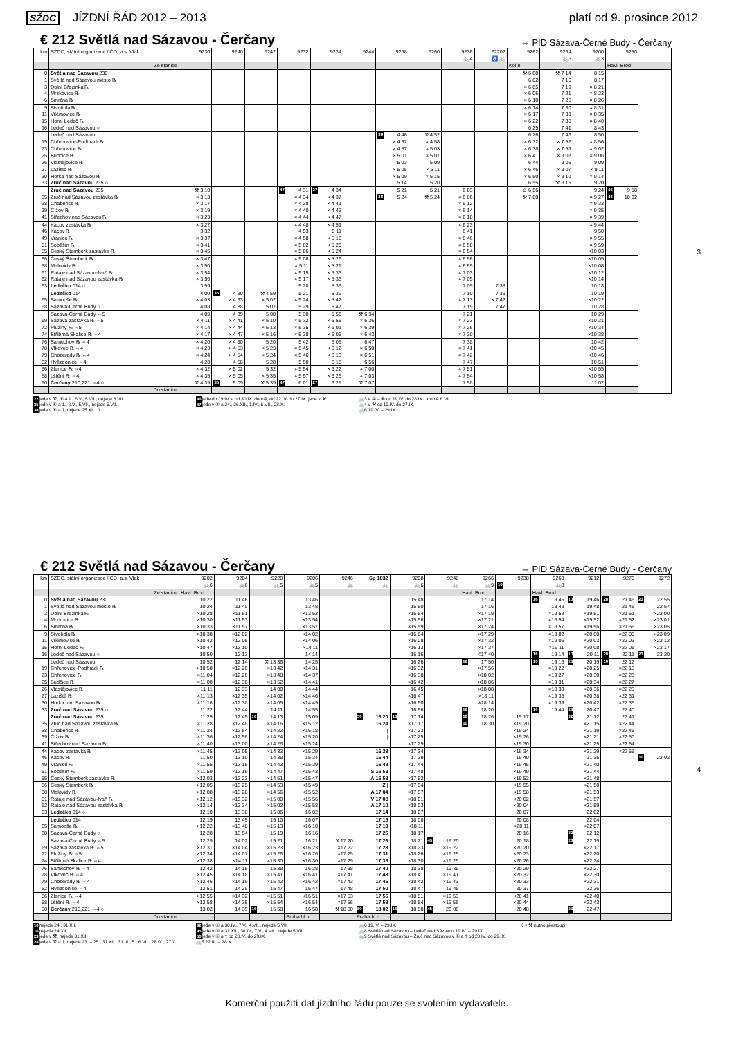SŽDC JÍZDNÍ ŘÁD 2012 – 2013 platí od 9. prosince 2012
€ 212 Světlá nad Sázavou - Čerčany
⇔ PID Sázava-Černé Budy - Čerčany
| km | SŽDC, státní organizace / ČD, a.s. Vlak | 9230 | 9240 | 9242 | 9232 | 9234 | 9244 | 9258 | 9260 | 9236 | 22202 | 9262 | 9264 | 9200 | 9250 | |
| --- | --- | --- | --- | --- | --- | --- | --- | --- | --- | --- | --- | --- | --- | --- | --- | --- |
| | | | | | | | | | | 🚲4 | ♿ 🚲 | | 🚲6 | 🚲3 | | |
| | Ze stanice | | | | | | | | | | | Kolín | | | Havl. Brod | |
| 0 | Světlá nad Sázavou 230 | | | | | | | | | | | ⚒ 6 00 | ⚒ 7 14 | 8 15 | | |
| 1 | Světlá nad Sázavou město ℞ | | | | | | | | | | | 6 02 | 7 16 | 8 17 | | |
| 3 | Dolní Březinka ℞ | | | | | | | | | | | × 6 05 | 7 19 | × 8 21 | | |
| 4 | Mrzkovice ℞ | | | | | | | | | | | × 6 06 | 7 21 | × 8 23 | | |
| 6 | Smrčná ℞ | | | | | | | | | | | × 6 10 | 7 25 | × 8 26 | | |
| 9 | Stvořidla ℞ | | | | | | | | | | | × 6 14 | 7 30 | × 8 31 | | |
| 11 | Vilémovice ℞ | | | | | | | | | | | × 6 17 | 7 33 | × 8 35 | | |
| 15 | Horní Ledeč ℞ | | | | | | | | | | | × 6 22 | 7 38 | × 8 40 | | |
| 16 | Ledeč nad Sázavou ○ | | | | | | | | | | | 6 25 | 7 41 | 8 43 | | |
| | Ledeč nad Sázavou | | | | | | | 38 4 46 | ⚒ 4 52 | | | 6 26 | 7 46 | 8 50 | | |
| 19 | Chřenovice-Podhradí ℞ | | | | | | | × 4 52 | × 4 58 | | | × 6 32 | × 7 52 | × 8 56 | | |
| 23 | Chřenovice ℞ | | | | | | | × 4 57 | × 5 03 | | | × 6 38 | × 7 58 | × 9 02 | | |
| 25 | Budčice ℞ | | | | | | | × 5 01 | × 5 07 | | | × 6 41 | × 8 02 | × 9 06 | | |
| 26 | Vlastějovice ℞ | | | | | | | 5 03 | 5 09 | | | 6 44 | 8 05 | 9 09 | | |
| 27 | Laziště ℞ | | | | | | | × 5 05 | × 5 11 | | | × 6 46 | × 8 07 | × 9 11 | | |
| 30 | Horka nad Sázavou ℞ | | | | | | | × 5 09 | × 5 15 | | | × 6 50 | × 8 10 | × 9 14 | | |
| 33 | Zruč nad Sázavou 235 ○ | | | | | | | 5 14 | 5 20 | | | 6 55 | ⚒ 8 16 | 9 20 | | |
| | Zruč nad Sázavou 235 | ⚒ 3 10 | | | 47 4 31 | 27 4 34 | | 5 21 | 5 21 | 6 03 | | ⊙ 6 56 | | 9 24 | 46 9 58 | |
| 35 | Zruč nad Sázavou zastávka ℞ | × 3 13 | | | × 4 34 | × 4 37 | | 38 5 24 | ⚒ 5 24 | × 6 06 | | ⚒ 7 00 | | × 9 27 | 46 10 02 | |
| 38 | Chabeřice ℞ | × 3 17 | | | × 4 38 | × 4 41 | | | | × 6 12 | | | | × 9 33 | | |
| 39 | Čížov ℞ | × 3 19 | | | × 4 40 | × 4 43 | | | | × 6 14 | | | | × 9 35 | | |
| 41 | Střechov nad Sázavou ℞ | × 3 23 | | | × 4 44 | × 4 47 | | | | × 6 18 | | | | × 9 39 | | |
| 44 | Kácov zastávka ℞ | × 3 27 | | | × 4 48 | × 4 51 | | | | × 6 23 | | | | × 9 44 | | |
| 46 | Kácov ℞ | 3 32 | | | 4 53 | 5 11 | | | | 6 41 | | | | 9 50 | | |
| 49 | Vranice ℞ | × 3 37 | | | × 4 58 | × 5 16 | | | | × 6 46 | | | | × 9 55 | | |
| 51 | Soběšín ℞ | × 3 41 | | | × 5 02 | × 5 20 | | | | × 6 50 | | | | × 9 59 | | |
| 55 | Český Šternberk zastávka ℞ | × 3 45 | | | × 5 06 | × 5 24 | | | | × 6 54 | | | | ×10 03 | | |
| 56 | Český Šternberk ℞ | × 3 47 | | | × 5 08 | × 5 26 | | | | × 6 56 | | | | ×10 05 | | |
| 58 | Malovidy ℞ | × 3 50 | | | × 5 11 | × 5 29 | | | | × 6 59 | | | | ×10 08 | | |
| 61 | Rataje nad Sázavou-Ivaň ℞ | × 3 54 | | | × 5 15 | × 5 33 | | | | × 7 03 | | | | ×10 12 | | |
| 62 | Rataje nad Sázavou zastávka ℞ | × 3 56 | | | × 5 17 | × 5 35 | | | | × 7 05 | | | | ×10 14 | | |
| 63 | Ledečko 014 ○ | 3 59 | | | 5 20 | 5 38 | | | | 7 09 | 7 38 | | | 10 18 | | |
| | Ledečko 014 | 4 00 | 35 4 30 | ⚒ 4 59 | 5 21 | 5 39 | | | | 7 10 | 7 39 | | | 10 19 | | |
| 65 | Samopše ℞ | × 4 03 | × 4 33 | × 5 02 | × 5 24 | × 5 42 | | | | × 7 13 | × 7 42 | | | ×10 22 | | |
| 68 | Sázava-Černé Budy ○ | 4 08 | 4 38 | 5 07 | 5 29 | 5 47 | | | | 7 19 | 7 47 | | | 10 28 | | |
| | Sázava-Černé Budy ⇔5 | 4 09 | 4 39 | 5 08 | 5 30 | 5 56 | ⚒ 6 34 | | | 7 21 | | | | 10 29 | | |
| 69 | Sázava zastávka ℞ ⇔5 | × 4 11 | × 4 41 | × 5 10 | × 5 32 | × 5 58 | × 6 36 | | | × 7 23 | | | | ×10 31 | | |
| 72 | Plužiny ℞ ⇔5 | × 4 14 | × 4 44 | × 5 13 | × 5 35 | × 6 01 | × 6 39 | | | × 7 26 | | | | ×10 34 | | |
| 74 | Stříbrná Skalice ℞ ⇔4 | × 4 17 | × 4 47 | × 5 16 | × 5 38 | × 6 05 | × 6 43 | | | × 7 30 | | | | ×10 38 | | |
| 76 | Samechov ℞ ⇔4 | × 4 20 | × 4 50 | 5 20 | 5 42 | 6 09 | 6 47 | | | 7 38 | | | | 10 42 | | |
| 78 | Vlkovec ℞ ⇔4 | × 4 23 | × 4 53 | × 5 23 | × 5 45 | × 6 12 | × 6 50 | | | × 7 41 | | | | ×10 45 | | |
| 79 | Chocerady ℞ ⇔4 | × 4 24 | × 4 54 | × 5 24 | × 5 46 | × 6 13 | × 6 51 | | | × 7 42 | | | | ×10 46 | | |
| 82 | Hvězdonice ⇔4 | 4 28 | 4 58 | 5 28 | 5 50 | 6 18 | 6 56 | | | 7 47 | | | | 10 51 | | |
| 86 | Zlenice ℞ ⇔4 | × 4 32 | × 5 02 | 5 32 | × 5 54 | × 6 22 | × 7 00 | | | × 7 51 | | | | ×10 55 | | |
| 88 | Lštění ℞ ⇔4 | × 4 35 | × 5 05 | × 5 35 | × 5 57 | × 6 25 | × 7 03 | | | × 7 54 | | | | ×10 58 | | |
| 90 | Čerčany 210,221 ⇔4 ○ | ⚒ 4 39 | 35 5 09 | ⚒ 5 39 | 47 6 01 | 27 6 29 | ⚒ 7 07 | | | 7 58 | | | | 11 02 | | |
| | Do stanice | | | | | | | | | | | | | | | |
27 jede v ⚒, ⑥ a 1., 8.V., 5.VII., nejede 6.VII.
35 jede v ⑥ a 1., 8.V., 5.VII., nejede 6.VII.
38 jede v ⑥ a †, nejede 25.XII., 1.I.
46 jede do 19.IV. a od 30.IX. denně, od 22.IV. do 27.IX. jede v ⚒
47 jede v ⑦ a 24., 26.XII., 1.IV., 6.VII., 28.X.
🚲3 v ① – ⑥ od 19.IV. do 28.IX., kromě 6.VII.
🚲4 v ⚒ od 19.IV. do 27.IX.
🚲6 19.IV. – 29.IX.
3
€ 212 Světlá nad Sázavou - Čerčany
⇔ PID Sázava-Černé Budy - Čerčany
| km | SŽDC, státní organizace / ČD, a.s. Vlak | 9202 | 9204 | 9220 | 9206 | 9246 | Sp 1832 | 9208 | 9248 | 9266 | 9238 | 9268 | 9212 | 9270 | 9272 |
| --- | --- | --- | --- | --- | --- | --- | --- | --- | --- | --- | --- | --- | --- | --- | --- |
| | | 🚲6 | 🚲6 | 🚲5 | 🚲5 | 🚲 | 🚲 | 🚲6 | 🚲 | 🚲9 | 10 | 🚲8 | | | |
| | Ze stanice | Havl. Brod | | | | | | | | Havl. Brod | | Havl. Brod | | | |
| 0 | Světlá nad Sázavou 230 | 10 22 | 11 46 | | 13 46 | | | 15 48 | | 17 14 | | 16 18 46 | 10 19 46 | 28 21 46 | 23 22 55 |
| 1 | Světlá nad Sázavou město ℞ | 10 24 | 11 48 | | 13 48 | | | 15 50 | | 17 16 | | 18 48 | 19 48 | 21 48 | 22 57 |
| 3 | Dolní Březinka ℞ | ×10 28 | ×11 51 | | ×13 52 | | | ×15 54 | | ×17 19 | | ×18 52 | ×19 51 | ×21 51 | ×23 00 |
| 4 | Mrzkovice ℞ | ×10 30 | ×11 53 | | ×13 54 | | | ×15 56 | | ×17 21 | | ×18 54 | ×19 52 | ×21 52 | ×23 01 |
| 6 | Smrčná ℞ | ×10 33 | ×11 57 | | ×13 57 | | | ×15 59 | | ×17 24 | | ×18 57 | ×19 56 | ×21 56 | ×23 05 |
| 9 | Stvořidla ℞ | ×10 38 | ×12 02 | | ×14 02 | | | ×16 04 | | ×17 29 | | ×19 02 | ×20 00 | ×22 00 | ×23 09 |
| 11 | Vilémovice ℞ | ×10 42 | ×12 05 | | ×14 06 | | | ×16 08 | | ×17 32 | | ×19 06 | ×20 03 | ×22 03 | ×23 12 |
| 15 | Horní Ledeč ℞ | ×10 47 | ×12 10 | | ×14 11 | | | ×16 13 | | ×17 37 | | ×19 11 | ×20 08 | ×22 08 | ×23 17 |
| 16 | Ledeč nad Sázavou ○ | 10 50 | 12 13 | | 14 14 | | | 16 16 | | ◊17 40 | | 16 19 14 | 10 20 11 | 28 22 11 | 23 23 20 |
| | Ledeč nad Sázavou | 10 52 | 12 14 | ⚒ 13 36 | 14 25 | | | 16 26 | | 16 17 50 | | 10 19 16 | 23 20 19 | 10 22 12 | |
| 19 | Chřenovice-Podhradí ℞ | ×10 58 | ×12 20 | ×13 42 | ×14 31 | | | ×16 32 | | ×17 56 | | ×19 22 | ×20 25 | ×22 18 | |
| 23 | Chřenovice ℞ | ×11 04 | ×12 26 | ×13 48 | ×14 37 | | | ×16 38 | | ×18 02 | | ×19 27 | ×20 30 | ×22 23 | |
| 25 | Budčice ℞ | ×11 08 | ×12 30 | ×13 52 | ×14 41 | | | ×16 42 | | ×18 06 | | ×19 31 | ×20 34 | ×22 27 | |
| 26 | Vlastějovice ℞ | 11 11 | 12 33 | 14 00 | 14 44 | | | 16 45 | | ×18 08 | | ×19 33 | ×20 36 | ×22 29 | |
| 27 | Laziště ℞ | ×11 13 | ×12 35 | ×14 02 | ×14 46 | | | ×16 47 | | ×18 11 | | ×19 35 | ×20 38 | ×22 31 | |
| 30 | Horka nad Sázavou ℞ | ×11 16 | ×12 38 | ×14 05 | ×14 49 | | | ×16 50 | | ×18 14 | | ×19 39 | ×20 42 | ×22 35 | |
| 33 | Zruč nad Sázavou 235 ○ | 11 22 | 12 44 | 14 11 | 14 55 | | | 16 56 | | 16 18 20 | | 10 19 44 | 23 20 47 | 22 40 | |
| | Zruč nad Sázavou 235 | 11 25 | 12 45 | 16 14 13 | 15 09 | | 50 16 20 | 16 17 14 | | 10 18 26 | 19 17 | | 32 21 12 | 22 41 | |
| 35 | Zruč nad Sázavou zastávka ℞ | ×11 28 | ×12 48 | ×14 16 | ×15 12 | | 16 24 | ×17 17 | | 10 18 30 | ×19 20 | | ×21 15 | ×22 44 | |
| 38 | Chabeřice ℞ | ×11 34 | ×12 54 | ×14 22 | ×15 18 | | / | ×17 23 | | | ×19 24 | | ×21 19 | ×22 48 | |
| 39 | Čížov ℞ | ×11 36 | ×12 56 | ×14 24 | ×15 20 | | / | ×17 25 | | | ×19 26 | | ×21 21 | ×22 50 | |
| 41 | Střechov nad Sázavou ℞ | ×11 40 | ×13 00 | ×14 28 | ×15 24 | | | ×17 29 | | | ×19 30 | | ×21 25 | ×22 54 | |
| 44 | Kácov zastávka ℞ | ×11 45 | ×13 05 | ×14 33 | ×15 29 | | 16 38 | ×17 34 | | | ×19 34 | | ×21 29 | ×22 58 | |
| 46 | Kácov ℞ | 11 50 | 13 10 | 14 38 | 15 34 | | 16 44 | 17 39 | | | 19 40 | | 21 35 | | 10 23 02 |
| 49 | Vranice ℞ | ×11 55 | ×13 15 | ×14 43 | ×15 39 | | 16 49 | ×17 44 | | | ×19 45 | | ×21 40 | | |
| 51 | Soběšín ℞ | ×11 59 | ×13 19 | ×14 47 | ×15 43 | | S 16 53 | ×17 48 | | | ×19 49 | | ×21 44 | | |
| 55 | Český Šternberk zastávka ℞ | ×12 03 | ×13 23 | ×14 51 | ×15 47 | | Á 16 58 | ×17 52 | | | ×19 53 | | ×21 48 | | |
| 56 | Český Šternberk ℞ | ×12 05 | ×13 25 | ×14 53 | ×15 49 | | Z / | ×17 54 | | | ×19 55 | | ×21 50 | | |
| 58 | Malovidy ℞ | ×12 08 | ×13 28 | ×14 56 | ×15 52 | | A 17 04 | ×17 57 | | | ×19 58 | | ×21 53 | | |
| 61 | Rataje nad Sázavou-Ivaň ℞ | ×12 12 | ×13 32 | ×15 00 | ×15 56 | | V 17 08 | ×18 01 | | | ×20 02 | | ×21 57 | | |
| 62 | Rataje nad Sázavou zastávka ℞ | ×12 14 | ×13 34 | ×15 02 | ×15 58 | | A 17 10 | ×18 03 | | | ×20 04 | | ×21 59 | | |
| 63 | Ledečko 014 ○ | 12 18 | 13 38 | 15 06 | 16 02 | | 17 14 | 18 07 | | | 20 07 | | 22 02 | | |
| | Ledečko 014 | 12 19 | 13 45 | 15 10 | 16 07 | | 17 15 | 18 08 | | | 20 08 | | 22 04 | | |
| 65 | Samopše ℞ | ×12 22 | ×13 48 | ×15 13 | ×16 10 | | 17 19 | ×18 11 | | | ×20 11 | | ×22 07 | | |
| 68 | Sázava-Černé Budy ○ | 12 28 | 13 54 | 15 19 | 16 16 | | 17 25 | 18 17 | | | 20 16 | | 32 22 12 | | |
| | Sázava-Černé Budy ⇔5 | 12 29 | 14 02 | 15 21 | 16 21 | ⚒ 17 20 | 17 26 | 18 21 | 45 19 20 | | 20 18 | | 23 22 15 | | |
| 69 | Sázava zastávka ℞ ⇔5 | ×12 31 | ×14 04 | ×15 23 | ×16 23 | ×17 22 | 17 28 | ×18 23 | ×19 22 | | ×20 20 | | ×22 17 | | |
| 72 | Plužiny ℞ ⇔5 | ×12 34 | ×14 07 | ×15 26 | ×16 26 | ×17 25 | 17 31 | ×18 26 | ×19 25 | | ×20 23 | | ×22 20 | | |
| 74 | Stříbrná Skalice ℞ ⇔4 | ×12 38 | ×14 11 | ×15 30 | ×16 30 | ×17 29 | 17 35 | ×18 30 | ×19 29 | | ×20 26 | | ×22 24 | | |
| 76 | Samechov ℞ ⇔4 | 12 42 | 14 15 | 15 38 | 16 38 | 17 38 | 17 40 | 18 38 | 19 38 | | ×20 29 | | ×22 27 | | |
| 78 | Vlkovec ℞ ⇔4 | ×12 45 | ×14 18 | ×15 41 | ×16 41 | ×17 41 | 17 43 | ×18 41 | ×19 41 | | ×20 32 | | ×22 30 | | |
| 79 | Chocerady ℞ ⇔4 | ×12 46 | ×14 19 | ×15 42 | ×16 42 | ×17 43 | 17 45 | ×18 42 | ×19 43 | | ×20 33 | | ×22 31 | | |
| 82 | Hvězdonice ⇔4 | 12 51 | 14 28 | 15 47 | 16 47 | 17 48 | 17 50 | 18 47 | 19 48 | | 20 37 | | 22 36 | | |
| 86 | Zlenice ℞ ⇔4 | ×12 55 | ×14 32 | ×15 51 | ×16 51 | ×17 53 | 17 55 | ×18 51 | ×19 53 | | ×20 41 | | ×22 40 | | |
| 88 | Lštění ℞ ⇔4 | ×12 58 | ×14 35 | ×15 54 | ×16 54 | ×17 56 | 17 58 | ×18 54 | ×19 56 | | ×20 44 | | ×22 43 | | |
| 90 | Čerčany 210,221 ⇔4 ○ | 13 02 | 14 39 | 16 15 58 | 16 58 | ⚒ 18 00 | 50 18 02 | 16 18 58 | 45 20 00 | | 20 48 | | 23 22 47 | | |
| | Do stanice | | | | Praha hl.n. | | Praha hl.n. | | | | | | | | |
10 nejede 24., 31.XII.
16 nejede 24.XII.
23 jede v ⚒, nejede 31.XII.
28 jede v ⚒ a †, nejede 23. – 25., 31.XII., 31.III., 5., 6.VII., 28.IX., 27.X.
32 jede v ⑤ a 30.IV., 7.V., 4.VII., nejede 5.VII.
45 jede v ⑤ a 31.XII., 30.IV., 7.V., 4.VII., nejede 5.VII.
50 jede v ⑥ a † od 20.IV. do 29.IX.
🚲5 22.III. – 28.X.
🚲6 19.IV. – 29.IX.
🚲8 Světlá nad Sázavou – Ledeč nad Sázavou 19.IV. – 29.IX.
🚲9 Světlá nad Sázavou – Zruč nad Sázavou v ⑥ a † od 20.IV. do 29.IX.
◊ v ⚒ nutno přestoupit
4
Komerční použití dat jízdního řádu pouze se svolením vydavatele.